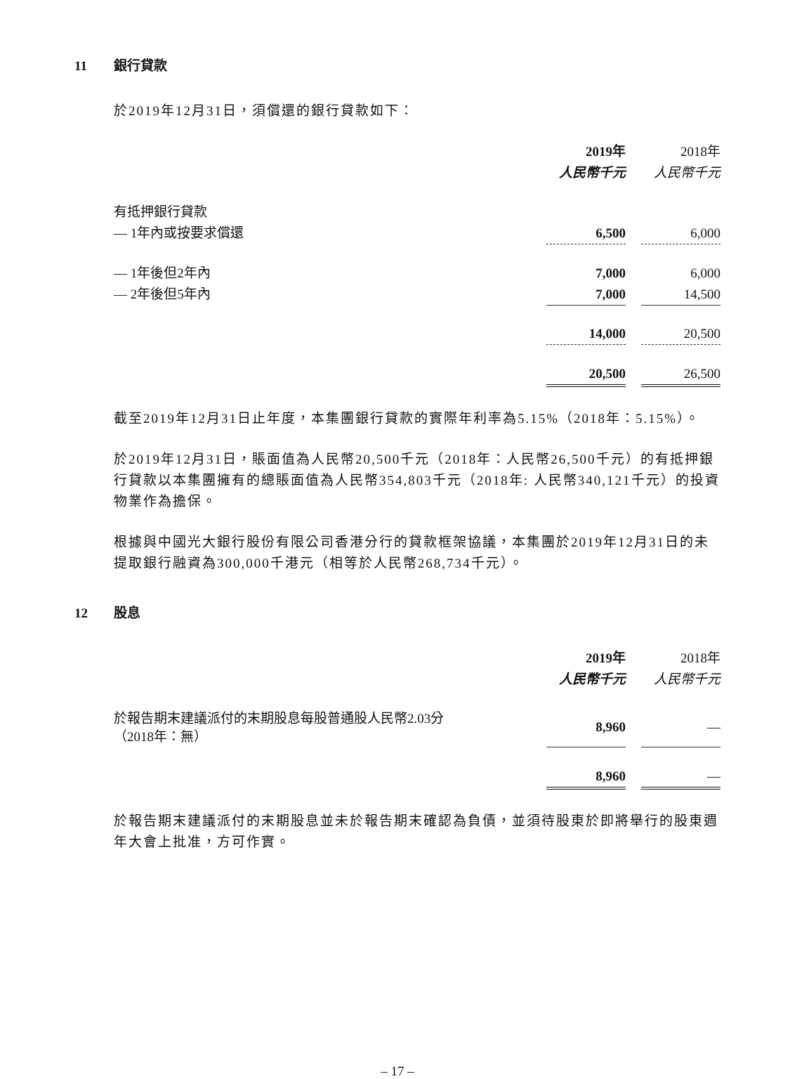11 銀行貸款
於2019年12月31日，須償還的銀行貸款如下：
| | 2019年 | | 2018年 |
| | 人民幣千元 | | 人民幣千元 |
| 有抵押銀行貸款 | | | |
| — 1年內或按要求償還 | 6,500 | | 6,000 |
| — 1年後但2年內 | 7,000 | | 6,000 |
| — 2年後但5年內 | 7,000 | | 14,500 |
| | 14,000 | | 20,500 |
| | 20,500 | | 26,500 |
截至2019年12月31日止年度，本集團銀行貸款的實際年利率為5.15%（2018年：5.15%）。
於2019年12月31日，賬面值為人民幣20,500千元（2018年：人民幣26,500千元）的有抵押銀行貸款以本集團擁有的總賬面值為人民幣354,803千元（2018年: 人民幣340,121千元）的投資物業作為擔保。
根據與中國光大銀行股份有限公司香港分行的貸款框架協議，本集團於2019年12月31日的未提取銀行融資為300,000千港元（相等於人民幣268,734千元）。
12 股息
| | 2019年 | | 2018年 |
| | 人民幣千元 | | 人民幣千元 |
| 於報告期末建議派付的末期股息每股普通股人民幣2.03分 （2018年：無） | 8,960 | | — |
| | 8,960 | | — |
於報告期末建議派付的末期股息並未於報告期末確認為負債，並須待股東於即將舉行的股東週年大會上批准，方可作實。
– 17 –